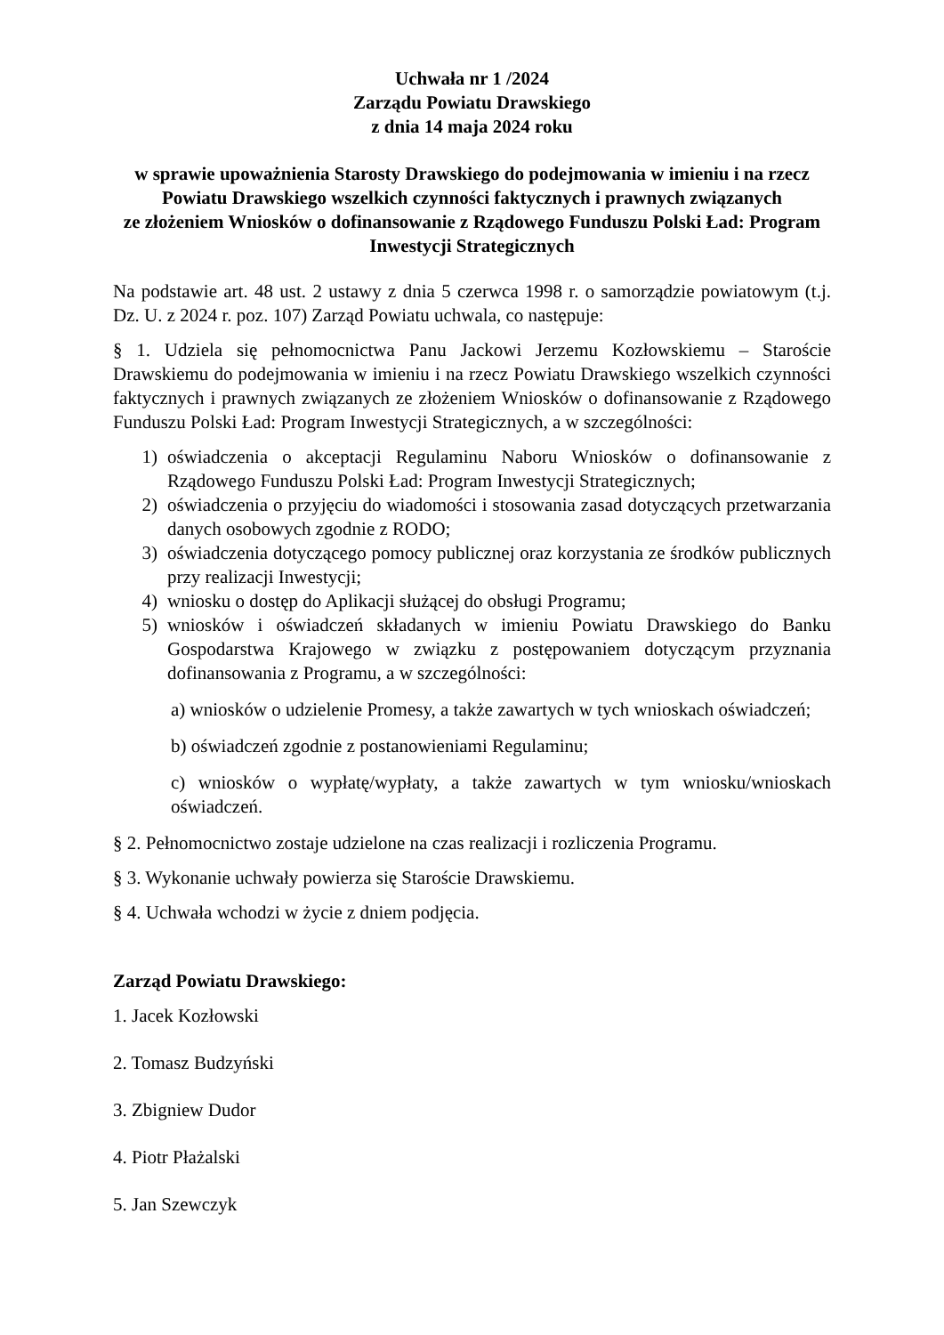Uchwała nr 1 /2024
Zarządu Powiatu Drawskiego
z dnia 14 maja 2024 roku
w sprawie upoważnienia Starosty Drawskiego do podejmowania w imieniu i na rzecz
Powiatu Drawskiego wszelkich czynności faktycznych i prawnych związanych
ze złożeniem Wniosków o dofinansowanie z Rządowego Funduszu Polski Ład: Program
Inwestycji Strategicznych
Na podstawie art. 48 ust. 2 ustawy z dnia 5 czerwca 1998 r. o samorządzie powiatowym (t.j. Dz. U. z 2024 r. poz. 107) Zarząd Powiatu uchwala, co następuje:
§ 1. Udziela się pełnomocnictwa Panu Jackowi Jerzemu Kozłowskiemu – Staroście Drawskiemu do podejmowania w imieniu i na rzecz Powiatu Drawskiego wszelkich czynności faktycznych i prawnych związanych ze złożeniem Wniosków o dofinansowanie z Rządowego Funduszu Polski Ład: Program Inwestycji Strategicznych, a w szczególności:
1) oświadczenia o akceptacji Regulaminu Naboru Wniosków o dofinansowanie z Rządowego Funduszu Polski Ład: Program Inwestycji Strategicznych;
2) oświadczenia o przyjęciu do wiadomości i stosowania zasad dotyczących przetwarzania danych osobowych zgodnie z RODO;
3) oświadczenia dotyczącego pomocy publicznej oraz korzystania ze środków publicznych przy realizacji Inwestycji;
4) wniosku o dostęp do Aplikacji służącej do obsługi Programu;
5) wniosków i oświadczeń składanych w imieniu Powiatu Drawskiego do Banku Gospodarstwa Krajowego w związku z postępowaniem dotyczącym przyznania dofinansowania z Programu, a w szczególności:
a) wniosków o udzielenie Promesy, a także zawartych w tych wnioskach oświadczeń;
b) oświadczeń zgodnie z postanowieniami Regulaminu;
c) wniosków o wypłatę/wypłaty, a także zawartych w tym wniosku/wnioskach oświadczeń.
§ 2. Pełnomocnictwo zostaje udzielone na czas realizacji i rozliczenia Programu.
§ 3. Wykonanie uchwały powierza się Staroście Drawskiemu.
§ 4. Uchwała wchodzi w życie z dniem podjęcia.
Zarząd Powiatu Drawskiego:
1. Jacek Kozłowski
2. Tomasz Budzyński
3. Zbigniew Dudor
4. Piotr Płażalski
5. Jan Szewczyk